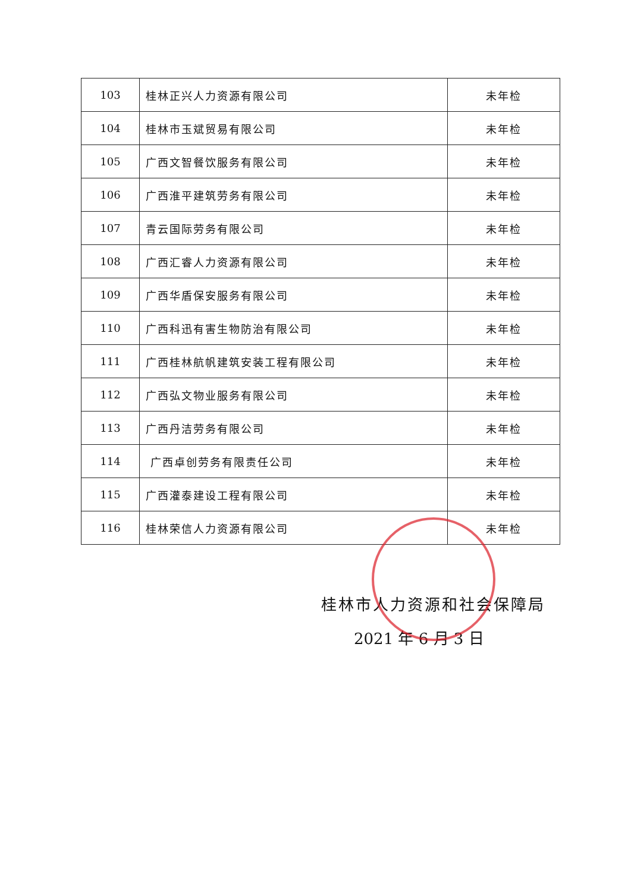| 103 | 桂林正兴人力资源有限公司 | 未年检 |
| 104 | 桂林市玉斌贸易有限公司 | 未年检 |
| 105 | 广西文智餐饮服务有限公司 | 未年检 |
| 106 | 广西淮平建筑劳务有限公司 | 未年检 |
| 107 | 青云国际劳务有限公司 | 未年检 |
| 108 | 广西汇睿人力资源有限公司 | 未年检 |
| 109 | 广西华盾保安服务有限公司 | 未年检 |
| 110 | 广西科迅有害生物防治有限公司 | 未年检 |
| 111 | 广西桂林航帆建筑安装工程有限公司 | 未年检 |
| 112 | 广西弘文物业服务有限公司 | 未年检 |
| 113 | 广西丹洁劳务有限公司 | 未年检 |
| 114 | 广西卓创劳务有限责任公司 | 未年检 |
| 115 | 广西灌泰建设工程有限公司 | 未年检 |
| 116 | 桂林荣信人力资源有限公司 | 未年检 |
桂林市人力资源和社会保障局
2021 年 6 月 3 日